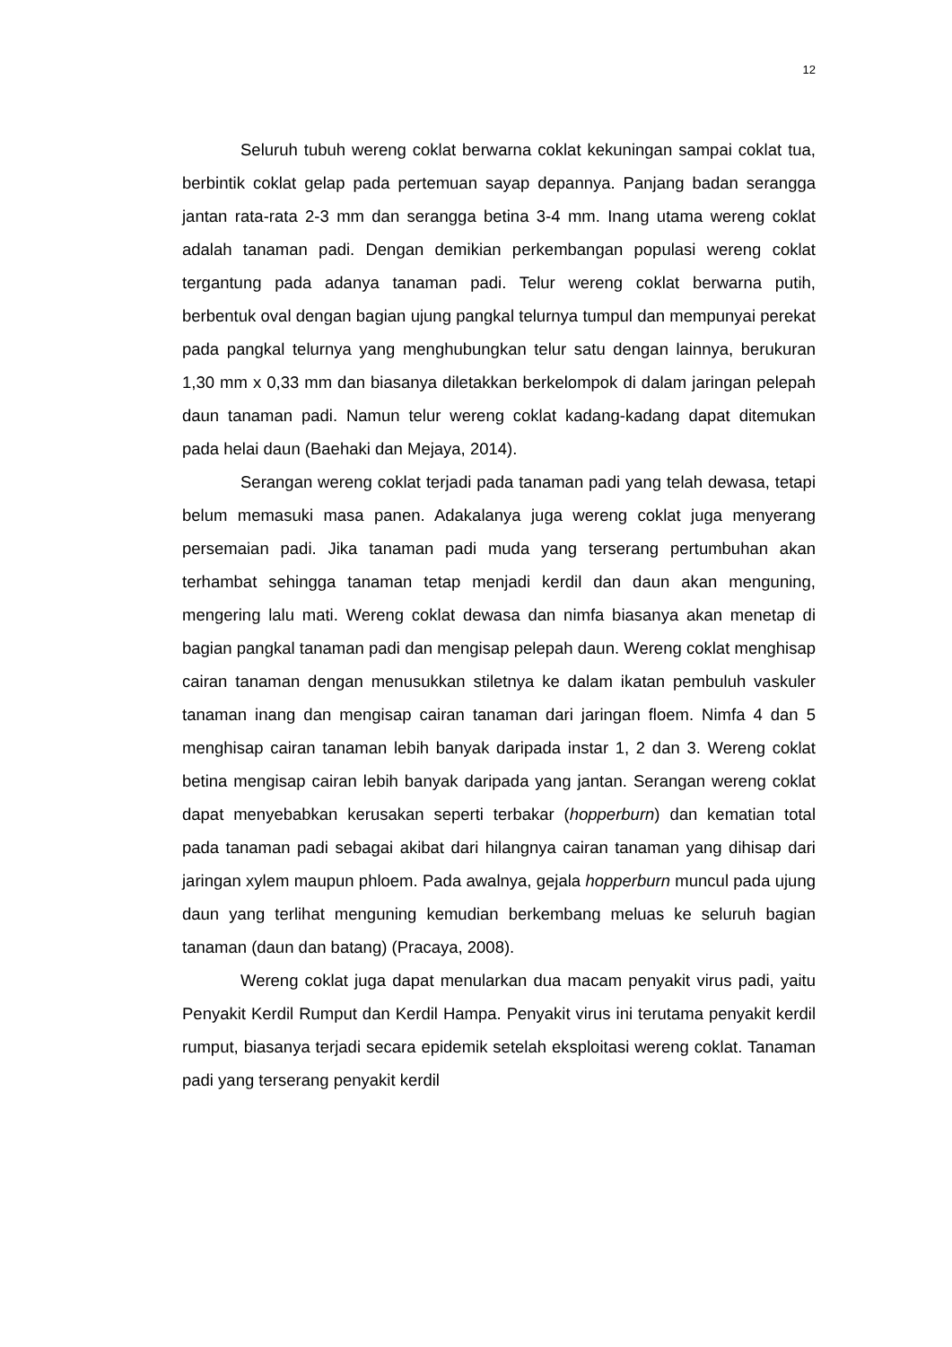12
Seluruh tubuh wereng coklat berwarna coklat kekuningan sampai coklat tua, berbintik coklat gelap pada pertemuan sayap depannya. Panjang badan serangga jantan rata-rata 2-3 mm dan serangga betina 3-4 mm. Inang utama wereng coklat adalah tanaman padi. Dengan demikian perkembangan populasi wereng coklat tergantung pada adanya tanaman padi. Telur wereng coklat berwarna putih, berbentuk oval dengan bagian ujung pangkal telurnya tumpul dan mempunyai perekat pada pangkal telurnya yang menghubungkan telur satu dengan lainnya, berukuran 1,30 mm x 0,33 mm dan biasanya diletakkan berkelompok di dalam jaringan pelepah daun tanaman padi. Namun telur wereng coklat kadang-kadang dapat ditemukan pada helai daun (Baehaki dan Mejaya, 2014).
Serangan wereng coklat terjadi pada tanaman padi yang telah dewasa, tetapi belum memasuki masa panen. Adakalanya juga wereng coklat juga menyerang persemaian padi. Jika tanaman padi muda yang terserang pertumbuhan akan terhambat sehingga tanaman tetap menjadi kerdil dan daun akan menguning, mengering lalu mati. Wereng coklat dewasa dan nimfa biasanya akan menetap di bagian pangkal tanaman padi dan mengisap pelepah daun. Wereng coklat menghisap cairan tanaman dengan menusukkan stiletnya ke dalam ikatan pembuluh vaskuler tanaman inang dan mengisap cairan tanaman dari jaringan floem. Nimfa 4 dan 5 menghisap cairan tanaman lebih banyak daripada instar 1, 2 dan 3. Wereng coklat betina mengisap cairan lebih banyak daripada yang jantan. Serangan wereng coklat dapat menyebabkan kerusakan seperti terbakar (hopperburn) dan kematian total pada tanaman padi sebagai akibat dari hilangnya cairan tanaman yang dihisap dari jaringan xylem maupun phloem. Pada awalnya, gejala hopperburn muncul pada ujung daun yang terlihat menguning kemudian berkembang meluas ke seluruh bagian tanaman (daun dan batang) (Pracaya, 2008).
Wereng coklat juga dapat menularkan dua macam penyakit virus padi, yaitu Penyakit Kerdil Rumput dan Kerdil Hampa. Penyakit virus ini terutama penyakit kerdil rumput, biasanya terjadi secara epidemik setelah eksploitasi wereng coklat. Tanaman padi yang terserang penyakit kerdil